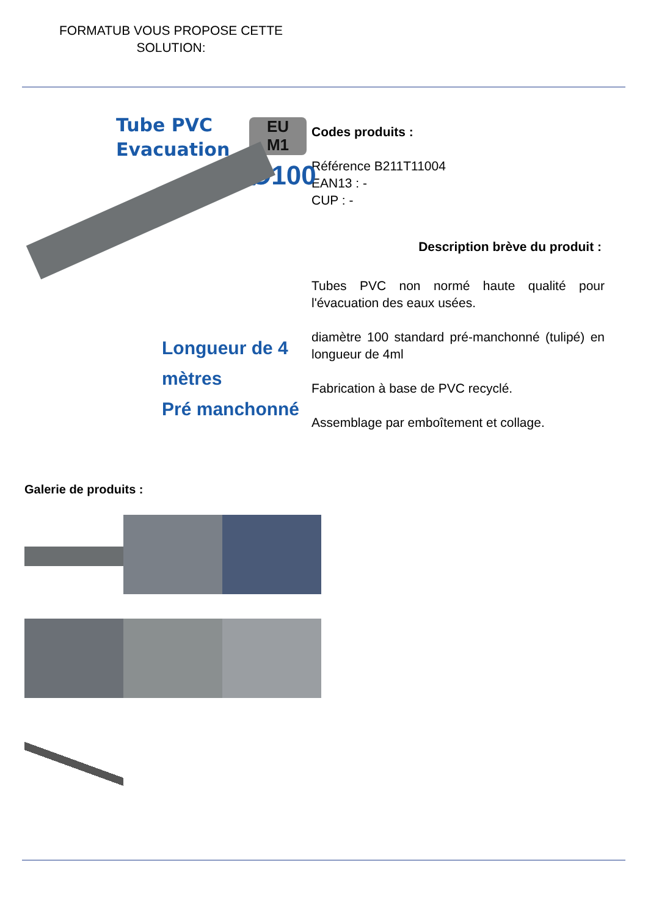FORMATUB VOUS PROPOSE CETTE SOLUTION:
Tube PVC
Evacuation
EU
M1
Ø100
Longueur de 4 mètres
Pré manchonné
Codes produits :
Référence B211T11004
EAN13 : -
CUP : -
Description brève du produit :
Tubes PVC non normé haute qualité pour l'évacuation des eaux usées.
diamètre 100 standard pré-manchonné (tulipé) en longueur de 4ml
Fabrication à base de PVC recyclé.
Assemblage par emboîtement et collage.
Galerie de produits :